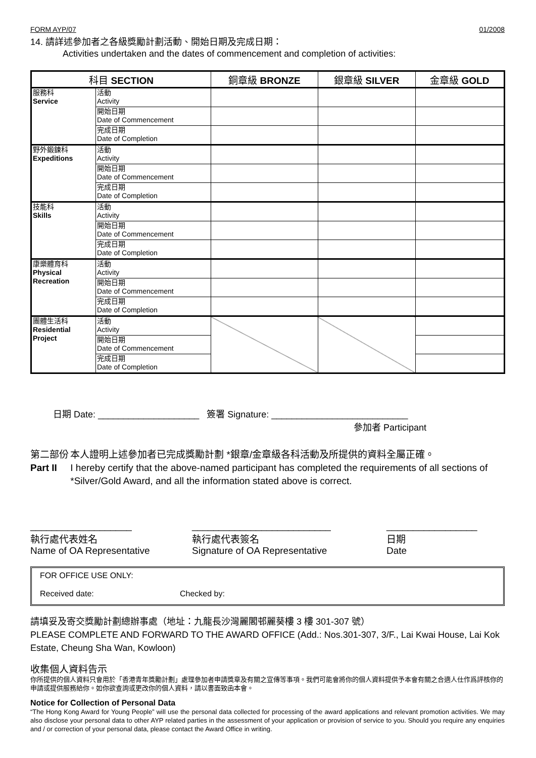FORM AYP/07 01/2008
14. 請詳述參加者之各級獎勵計劃活動、開始日期及完成日期：
Activities undertaken and the dates of commencement and completion of activities:
| 科目 SECTION | | 銅章級 BRONZE | 銀章級 SILVER | 金章級 GOLD |
| --- | --- | --- | --- | --- |
| 服務科 Service | 活動 Activity | | | |
| | 開始日期 Date of Commencement | | | |
| | 完成日期 Date of Completion | | | |
| 野外鍛鍊科 Expeditions | 活動 Activity | | | |
| | 開始日期 Date of Commencement | | | |
| | 完成日期 Date of Completion | | | |
| 技能科 Skills | 活動 Activity | | | |
| | 開始日期 Date of Commencement | | | |
| | 完成日期 Date of Completion | | | |
| 康樂體育科 Physical Recreation | 活動 Activity | | | |
| | 開始日期 Date of Commencement | | | |
| | 完成日期 Date of Completion | | | |
| 團體生活科 Residential Project | 活動 Activity | | | |
| | 開始日期 Date of Commencement | | | |
| | 完成日期 Date of Completion | | | |
日期 Date: ____________________ 簽署 Signature: ___________________________
參加者 Participant
第二部份
Part II
本人證明上述參加者已完成獎勵計劃 *銀章/金章級各科活動及所提供的資料全屬正確。
I hereby certify that the above-named participant has completed the requirements of all sections of *Silver/Gold Award, and all the information stated above is correct.
___________________
執行處代表姓名
Name of OA Representative
__________________________
執行處代表簽名
Signature of OA Representative
_________________
日期
Date
FOR OFFICE USE ONLY:
Received date: Checked by:
請填妥及寄交獎勵計劃總辦事處（地址：九龍長沙灣麗閣邨麗葵樓 3 樓 301-307 號）
PLEASE COMPLETE AND FORWARD TO THE AWARD OFFICE (Add.: Nos.301-307, 3/F., Lai Kwai House, Lai Kok Estate, Cheung Sha Wan, Kowloon)
收集個人資料告示
你所提供的個人資料只會用於「香港青年獎勵計劃」處理參加者申請獎章及有關之宣傳等事項。我們可能會將你的個人資料提供予本會有關之合適人仕作爲評核你的申請或提供服務給你。如你欲查詢或更改你的個人資料，請以書面致函本會。
Notice for Collection of Personal Data
“The Hong Kong Award for Young People” will use the personal data collected for processing of the award applications and relevant promotion activities. We may also disclose your personal data to other AYP related parties in the assessment of your application or provision of service to you. Should you require any enquiries and / or correction of your personal data, please contact the Award Office in writing.